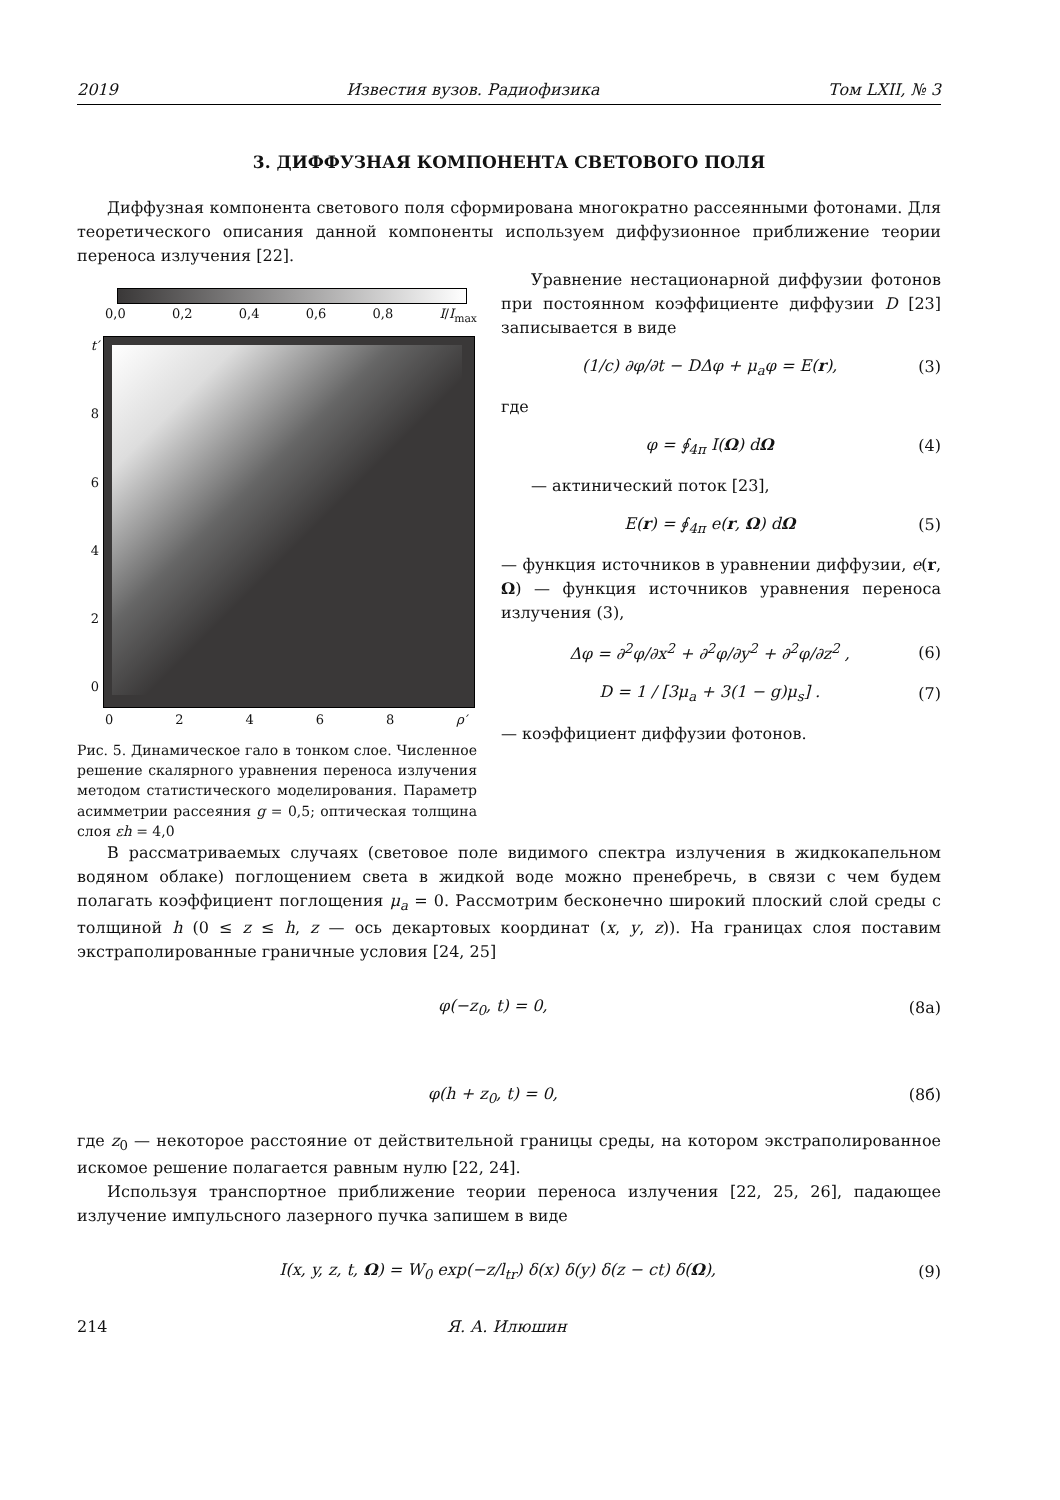2019 Известия вузов. Радиофизика Том LXII, № 3
3. ДИФФУЗНАЯ КОМПОНЕНТА СВЕТОВОГО ПОЛЯ
Диффузная компонента светового поля сформирована многократно рассеянными фотонами. Для теоретического описания данной компоненты используем диффузионное приближение теории переноса излучения [22].
0,0 0,2 0,4 0,6 0,8 I/I<sub>max</sub>
t′
86420
0 2 4 6 8 ρ′
Рис. 5. Динамическое гало в тонком слое. Численное решение скалярного уравнения переноса излучения методом статистического моделирования. Параметр асимметрии рассеяния g = 0,5; оптическая толщина слоя εh = 4,0
Уравнение нестационарной диффузии фотонов при постоянном коэффициенте диффузии D [23] записывается в виде
(1/c) ∂φ/∂t − DΔφ + μ<sub>a</sub>φ = E(r), (3)
где
φ = ∮<sub>4π</sub> I(Ω) dΩ (4)
— актинический поток [23],
E(r) = ∮<sub>4π</sub> e(r, Ω) dΩ (5)
— функция источников в уравнении диффузии, e(r, Ω) — функция источников уравнения переноса излучения (3),
Δφ = ∂<sup>2</sup>φ/∂x<sup>2</sup> + ∂<sup>2</sup>φ/∂y<sup>2</sup> + ∂<sup>2</sup>φ/∂z<sup>2</sup> , (6)
D = 1 / [3μ<sub>a</sub> + 3(1 − g)μ<sub>s</sub>] . (7)
— коэффициент диффузии фотонов.
В рассматриваемых случаях (световое поле видимого спектра излучения в жидкокапельном водяном облаке) поглощением света в жидкой воде можно пренебречь, в связи с чем будем полагать коэффициент поглощения μ<sub>a</sub> = 0. Рассмотрим бесконечно широкий плоский слой среды с толщиной h (0 ≤ z ≤ h, z — ось декартовых координат (x, y, z)). На границах слоя поставим экстраполированные граничные условия [24, 25]
φ(−z<sub>0</sub>, t) = 0, (8а)
φ(h + z<sub>0</sub>, t) = 0, (8б)
где z<sub>0</sub> — некоторое расстояние от действительной границы среды, на котором экстраполированное искомое решение полагается равным нулю [22, 24].
Используя транспортное приближение теории переноса излучения [22, 25, 26], падающее излучение импульсного лазерного пучка запишем в виде
I(x, y, z, t, Ω) = W<sub>0</sub> exp(−z/l<sub>tr</sub>) δ(x) δ(y) δ(z − ct) δ(Ω), (9)
214 Я. А. Илюшин